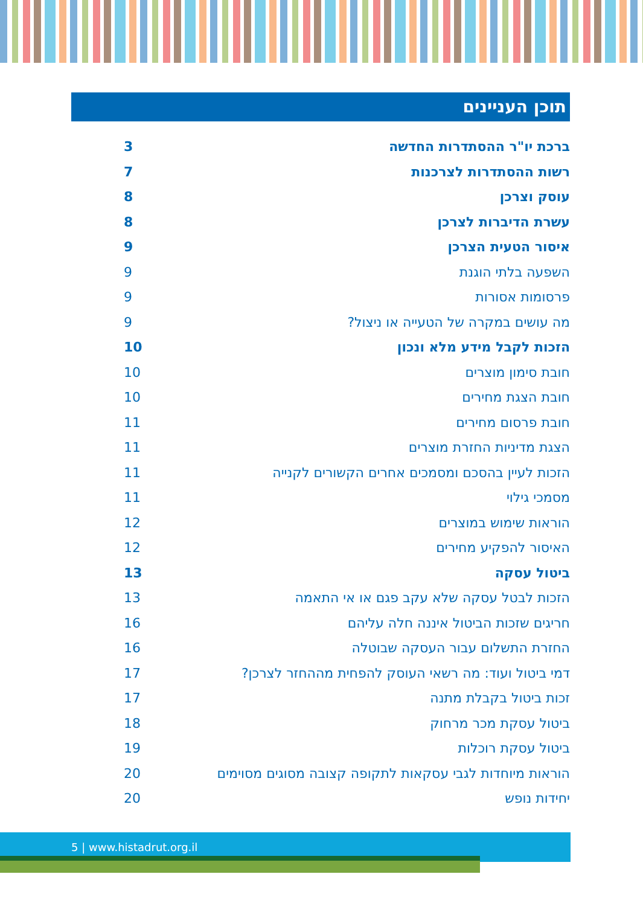תוכן העניינים
ברכת יו"ר ההסתדרות החדשה 3
רשות ההסתדרות לצרכנות 7
עוסק וצרכן 8
עשרת הדיברות לצרכן 8
איסור הטעית הצרכן 9
השפעה בלתי הוגנת 9
פרסומות אסורות 9
מה עושים במקרה של הטעייה או ניצול? 9
הזכות לקבל מידע מלא ונכון 10
חובת סימון מוצרים 10
חובת הצגת מחירים 10
חובת פרסום מחירים 11
הצגת מדיניות החזרת מוצרים 11
הזכות לעיין בהסכם ומסמכים אחרים הקשורים לקנייה 11
מסמכי גילוי 11
הוראות שימוש במוצרים 12
האיסור להפקיע מחירים 12
ביטול עסקה 13
הזכות לבטל עסקה שלא עקב פגם או אי התאמה 13
חריגים שזכות הביטול איננה חלה עליהם 16
החזרת התשלום עבור העסקה שבוטלה 16
דמי ביטול ועוד: מה רשאי העוסק להפחית מההחזר לצרכן? 17
זכות ביטול בקבלת מתנה 17
ביטול עסקת מכר מרחוק 18
ביטול עסקת רוכלות 19
הוראות מיוחדות לגבי עסקאות לתקופה קצובה מסוגים מסוימים 20
יחידות נופש 20
5 | www.histadrut.org.il